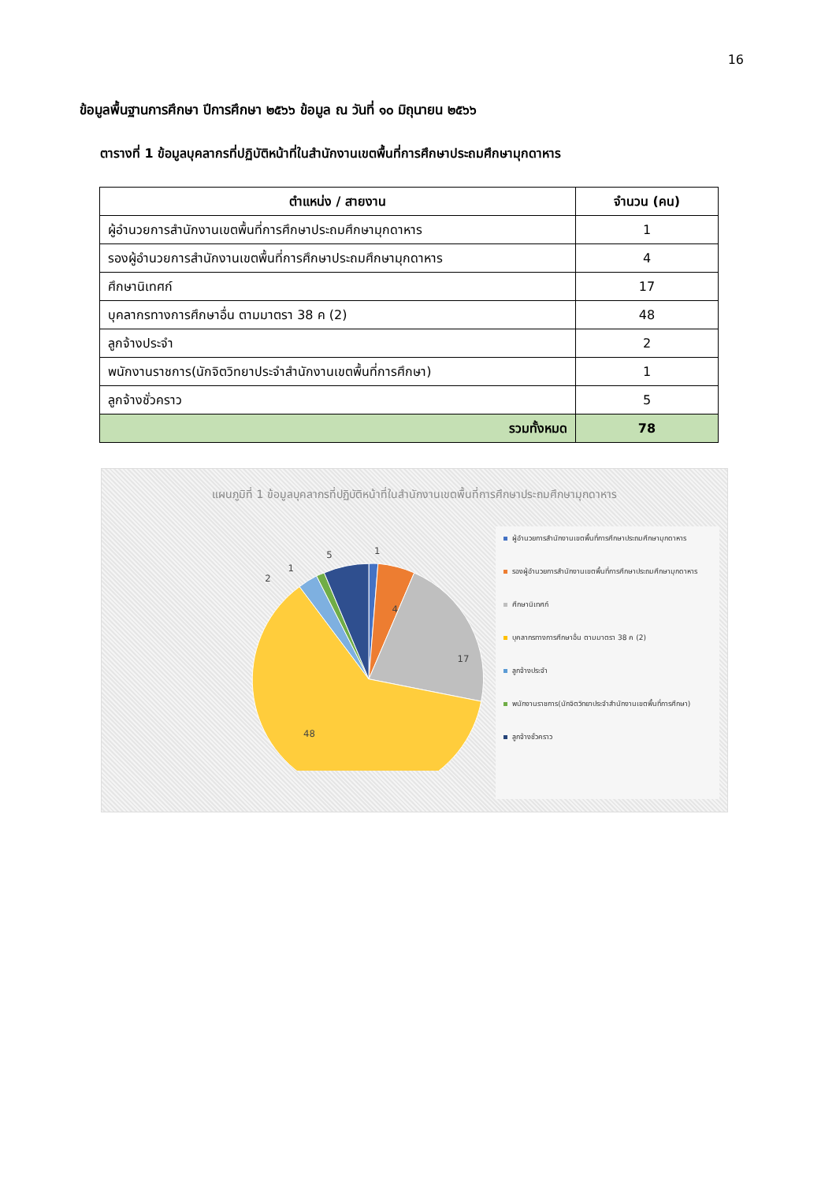16
ข้อมูลพื้นฐานการศึกษา ปีการศึกษา ๒๕๖๖ ข้อมูล ณ วันที่ ๑๐ มิถุนายน ๒๕๖๖
ตารางที่ 1 ข้อมูลบุคลากรที่ปฏิบัติหน้าที่ในสำนักงานเขตพื้นที่การศึกษาประถมศึกษามุกดาหาร
| ตำแหน่ง / สายงาน | จำนวน (คน) |
| --- | --- |
| ผู้อำนวยการสำนักงานเขตพื้นที่การศึกษาประถมศึกษามุกดาหาร | 1 |
| รองผู้อำนวยการสำนักงานเขตพื้นที่การศึกษาประถมศึกษามุกดาหาร | 4 |
| ศึกษานิเทศก์ | 17 |
| บุคลากรทางการศึกษาอื่น ตามมาตรา 38 ค (2) | 48 |
| ลูกจ้างประจำ | 2 |
| พนักงานราชการ(นักจิตวิทยาประจำสำนักงานเขตพื้นที่การศึกษา) | 1 |
| ลูกจ้างชั่วคราว | 5 |
| รวมทั้งหมด | 78 |
แผนภูมิที่ 1 ข้อมูลบุคลากรที่ปฏิบัติหน้าที่ในสำนักงานเขตพื้นที่การศึกษาประถมศึกษามุกดาหาร
1
5
1
2
4
17
48
ผู้อำนวยการสำนักงานเขตพื้นที่การศึกษาประถมศึกษามุกดาหาร
รองผู้อำนวยการสำนักงานเขตพื้นที่การศึกษาประถมศึกษามุกดาหาร
ศึกษานิเทศก์
บุคลากรทางการศึกษาอื่น ตามมาตรา 38 ค (2)
ลูกจ้างประจำ
พนักงานราชการ(นักจิตวิทยาประจำสำนักงานเขตพื้นที่การศึกษา)
ลูกจ้างชั่วคราว